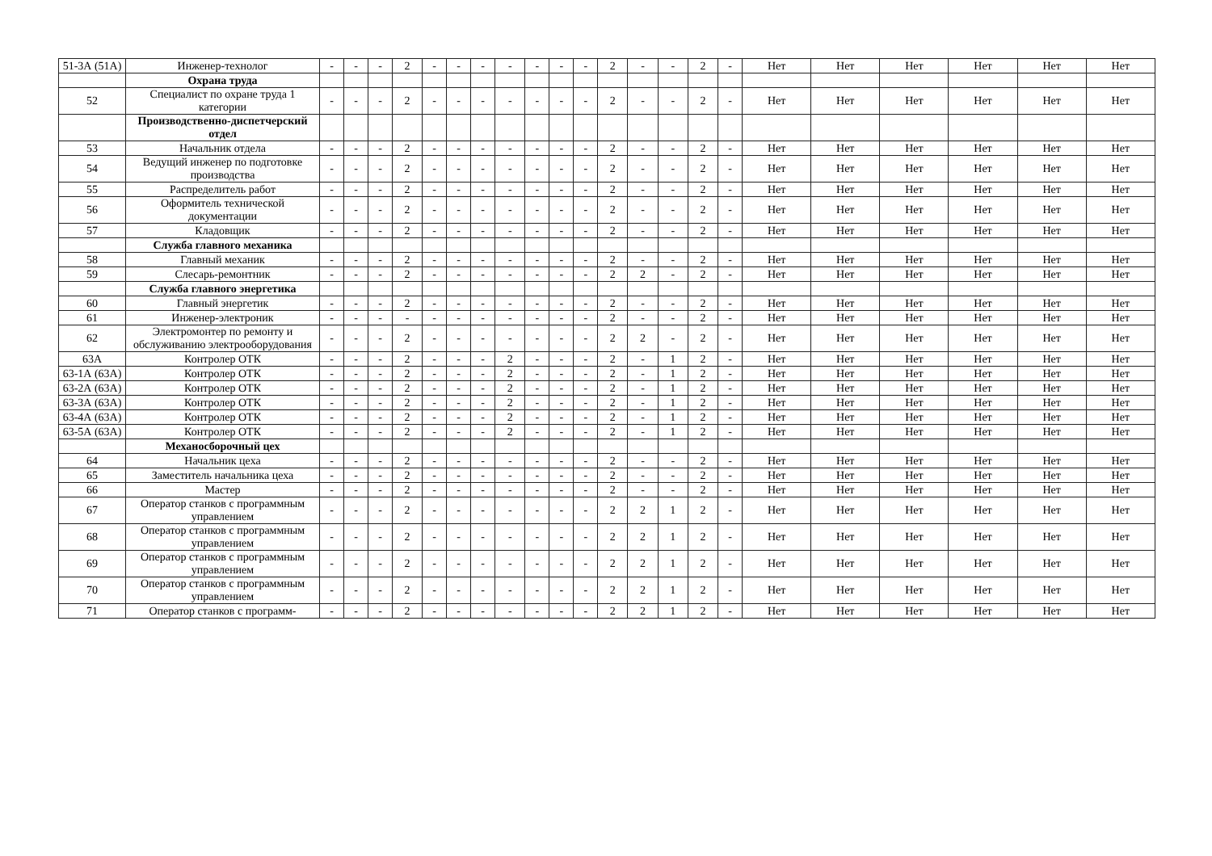| 51-3А (51А) | Инженер-технолог | - | - | - | 2 | - | - | - | - | - | - | - | 2 | - | - | 2 | - | Нет | Нет | Нет | Нет | Нет | Нет |
| | Охрана труда | | | | | | | | | | | | | | | | | | | | | | |
| 52 | Специалист по охране труда 1 категории | - | - | - | 2 | - | - | - | - | - | - | - | 2 | - | - | 2 | - | Нет | Нет | Нет | Нет | Нет | Нет |
| | Производственно-диспетчерский отдел | | | | | | | | | | | | | | | | | | | | | | |
| 53 | Начальник отдела | - | - | - | 2 | - | - | - | - | - | - | - | 2 | - | - | 2 | - | Нет | Нет | Нет | Нет | Нет | Нет |
| 54 | Ведущий инженер по подготовке производства | - | - | - | 2 | - | - | - | - | - | - | - | 2 | - | - | 2 | - | Нет | Нет | Нет | Нет | Нет | Нет |
| 55 | Распределитель работ | - | - | - | 2 | - | - | - | - | - | - | - | 2 | - | - | 2 | - | Нет | Нет | Нет | Нет | Нет | Нет |
| 56 | Оформитель технической документации | - | - | - | 2 | - | - | - | - | - | - | - | 2 | - | - | 2 | - | Нет | Нет | Нет | Нет | Нет | Нет |
| 57 | Кладовщик | - | - | - | 2 | - | - | - | - | - | - | - | 2 | - | - | 2 | - | Нет | Нет | Нет | Нет | Нет | Нет |
| | Служба главного механика | | | | | | | | | | | | | | | | | | | | | | |
| 58 | Главный механик | - | - | - | 2 | - | - | - | - | - | - | - | 2 | - | - | 2 | - | Нет | Нет | Нет | Нет | Нет | Нет |
| 59 | Слесарь-ремонтник | - | - | - | 2 | - | - | - | - | - | - | - | 2 | 2 | - | 2 | - | Нет | Нет | Нет | Нет | Нет | Нет |
| | Служба главного энергетика | | | | | | | | | | | | | | | | | | | | | | |
| 60 | Главный энергетик | - | - | - | 2 | - | - | - | - | - | - | - | 2 | - | - | 2 | - | Нет | Нет | Нет | Нет | Нет | Нет |
| 61 | Инженер-электроник | - | - | - | - | - | - | - | - | - | - | - | 2 | - | - | 2 | - | Нет | Нет | Нет | Нет | Нет | Нет |
| 62 | Электромонтер по ремонту и обслуживанию электрооборудования | - | - | - | 2 | - | - | - | - | - | - | - | 2 | 2 | - | 2 | - | Нет | Нет | Нет | Нет | Нет | Нет |
| 63А | Контролер ОТК | - | - | - | 2 | - | - | - | 2 | - | - | - | 2 | - | 1 | 2 | - | Нет | Нет | Нет | Нет | Нет | Нет |
| 63-1А (63А) | Контролер ОТК | - | - | - | 2 | - | - | - | 2 | - | - | - | 2 | - | 1 | 2 | - | Нет | Нет | Нет | Нет | Нет | Нет |
| 63-2А (63А) | Контролер ОТК | - | - | - | 2 | - | - | - | 2 | - | - | - | 2 | - | 1 | 2 | - | Нет | Нет | Нет | Нет | Нет | Нет |
| 63-3А (63А) | Контролер ОТК | - | - | - | 2 | - | - | - | 2 | - | - | - | 2 | - | 1 | 2 | - | Нет | Нет | Нет | Нет | Нет | Нет |
| 63-4А (63А) | Контролер ОТК | - | - | - | 2 | - | - | - | 2 | - | - | - | 2 | - | 1 | 2 | - | Нет | Нет | Нет | Нет | Нет | Нет |
| 63-5А (63А) | Контролер ОТК | - | - | - | 2 | - | - | - | 2 | - | - | - | 2 | - | 1 | 2 | - | Нет | Нет | Нет | Нет | Нет | Нет |
| | Механосборочный цех | | | | | | | | | | | | | | | | | | | | | | |
| 64 | Начальник цеха | - | - | - | 2 | - | - | - | - | - | - | - | 2 | - | - | 2 | - | Нет | Нет | Нет | Нет | Нет | Нет |
| 65 | Заместитель начальника цеха | - | - | - | 2 | - | - | - | - | - | - | - | 2 | - | - | 2 | - | Нет | Нет | Нет | Нет | Нет | Нет |
| 66 | Мастер | - | - | - | 2 | - | - | - | - | - | - | - | 2 | - | - | 2 | - | Нет | Нет | Нет | Нет | Нет | Нет |
| 67 | Оператор станков с программным управлением | - | - | - | 2 | - | - | - | - | - | - | - | 2 | 2 | 1 | 2 | - | Нет | Нет | Нет | Нет | Нет | Нет |
| 68 | Оператор станков с программным управлением | - | - | - | 2 | - | - | - | - | - | - | - | 2 | 2 | 1 | 2 | - | Нет | Нет | Нет | Нет | Нет | Нет |
| 69 | Оператор станков с программным управлением | - | - | - | 2 | - | - | - | - | - | - | - | 2 | 2 | 1 | 2 | - | Нет | Нет | Нет | Нет | Нет | Нет |
| 70 | Оператор станков с программным управлением | - | - | - | 2 | - | - | - | - | - | - | - | 2 | 2 | 1 | 2 | - | Нет | Нет | Нет | Нет | Нет | Нет |
| 71 | Оператор станков с программ- | - | - | - | 2 | - | - | - | - | - | - | - | 2 | 2 | 1 | 2 | - | Нет | Нет | Нет | Нет | Нет | Нет |